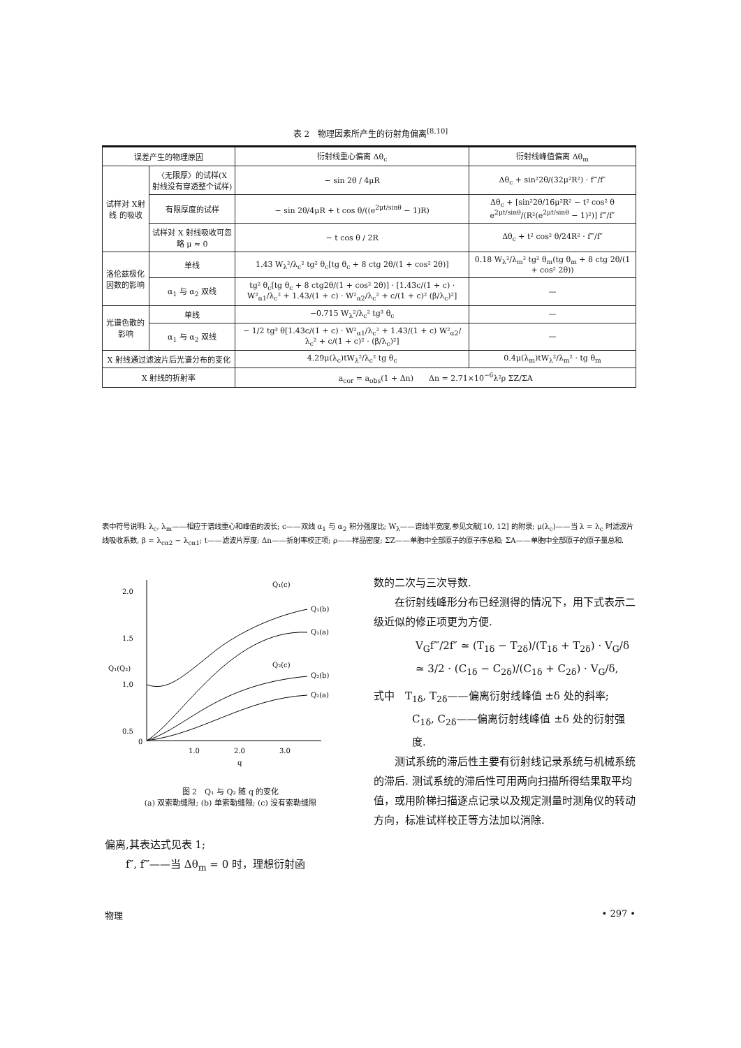表 2　物理因素所产生的衍射角偏离<sup>[8,10]</sup>
| 误差产生的物理原因 | | 衍射线重心偏离 Δθ<sub>c</sub> | 衍射线峰值偏离 Δθ<sub>m</sub> |
| --- | --- | --- | --- |
| 试样对 X射线 的吸收 | 〈无限厚〉的试样(X 射线没有穿透整个试样) | − sin 2θ / 4μR | Δθ<sub>c</sub> + sin²2θ/(32μ²R²) · f‴/f″ |
| | 有限厚度的试样 | − sin 2θ/4μR + t cos θ/((e<sup>2μt/sinθ</sup> − 1)R) | Δθ<sub>c</sub> + [sin²2θ/16μ²R² − t² cos² θ e<sup>2μt/sinθ</sup>/(R²(e<sup>2μt/sinθ</sup> − 1)²)] f‴/f″ |
| | 试样对 X 射线吸收可忽略 μ ≈ 0 | − t cos θ / 2R | Δθ<sub>c</sub> + t² cos² θ/24R² · f‴/f″ |
| 洛伦兹极化因数的影响 | 单线 | 1.43 W<sub>λ</sub>²/λ<sub>c</sub>² tg² θ<sub>c</sub>[tg θ<sub>c</sub> + 8 ctg 2θ/(1 + cos² 2θ)] | 0.18 W<sub>λ</sub>²/λ<sub>m</sub>² tg² θ<sub>m</sub>(tg θ<sub>m</sub> + 8 ctg 2θ/(1 + cos² 2θ)) |
| | α<sub>1</sub> 与 α<sub>2</sub> 双线 | tg² θ<sub>c</sub>[tg θ<sub>c</sub> + 8 ctg2θ/(1 + cos² 2θ)] · [1.43c/(1 + c) · W²<sub>α1</sub>/λ<sub>c</sub>² + 1.43/(1 + c) · W²<sub>α2</sub>/λ<sub>c</sub>² + c/(1 + c)² (β/λ<sub>c</sub>)²] | — |
| 光谱色散的影响 | 单线 | −0.715 W<sub>λ</sub>²/λ<sub>c</sub>² tg³ θ<sub>c</sub> | — |
| | α<sub>1</sub> 与 α<sub>2</sub> 双线 | − 1/2 tg³ θ[1.43c/(1 + c) · W²<sub>α1</sub>/λ<sub>c</sub>² + 1.43/(1 + c) W²<sub>α2</sub>/λ<sub>c</sub>² + c/(1 + c)² · (β/λ<sub>c</sub>)²] | — |
| X 射线通过滤波片后光谱分布的变化 | | 4.29μ(λ<sub>c</sub>)tW<sub>λ</sub>²/λ<sub>c</sub>² tg θ<sub>c</sub> | 0.4μ(λ<sub>m</sub>)tW<sub>λ</sub>²/λ<sub>m</sub>² · tg θ<sub>m</sub> |
| X 射线的折射率 | | a<sub>cor</sub> = a<sub>obs</sub>(1 + Δn) Δn = 2.71×10<sup>−6</sup>λ²ρ ΣZ/ΣA | |
表中符号说明: λ<sub>c</sub>, λ<sub>m</sub>——相应于谱线重心和峰值的波长; c——双线 α<sub>1</sub> 与 α<sub>2</sub> 积分强度比; W<sub>λ</sub>——谱线半宽度,参见文献[10, 12] 的附录; μ(λ<sub>c</sub>)——当 λ = λ<sub>c</sub> 时滤波片线吸收系数, β = λ<sub>cα2</sub> − λ<sub>cα1</sub>; t——滤波片厚度; Δn——折射率校正项; ρ——样品密度; ΣZ——单胞中全部原子的原子序总和; ΣA——单胞中全部原子的原子量总和.
2.0
1.5
1.0
0.5
0
1.0
2.0
3.0
q
Q₁(Q₂)
Q₁(c)
Q₁(b)
Q₁(a)
Q₂(c)
Q₂(b)
Q₂(a)
图 2　Q₁ 与 Q₂ 随 q 的变化
(a) 双索勒缝隙; (b) 单索勒缝隙; (c) 没有索勒缝隙
数的二次与三次导数.
在衍射线峰形分布已经测得的情况下，用下式表示二级近似的修正项更为方便.
V<sub>G</sub>f‴/2f″ ≃ (T<sub>1δ</sub> − T<sub>2δ</sub>)/(T<sub>1δ</sub> + T<sub>2δ</sub>) · V<sub>G</sub>/δ
≃ 3/2 · (C<sub>1δ</sub> − C<sub>2δ</sub>)/(C<sub>1δ</sub> + C<sub>2δ</sub>) · V<sub>G</sub>/δ,
式中　T<sub>1δ</sub>, T<sub>2δ</sub>——偏离衍射线峰值 ±δ 处的斜率;
C<sub>1δ</sub>, C<sub>2δ</sub>——偏离衍射线峰值 ±δ 处的衍射强度.
测试系统的滞后性主要有衍射线记录系统与机械系统的滞后. 测试系统的滞后性可用两向扫描所得结果取平均值，或用阶梯扫描逐点记录以及规定测量时测角仪的转动方向，标准试样校正等方法加以消除.
偏离,其表达式见表 1;
　　f″, f‴——当 Δθ<sub>m</sub> = 0 时，理想衍射函
物理 • 297 •